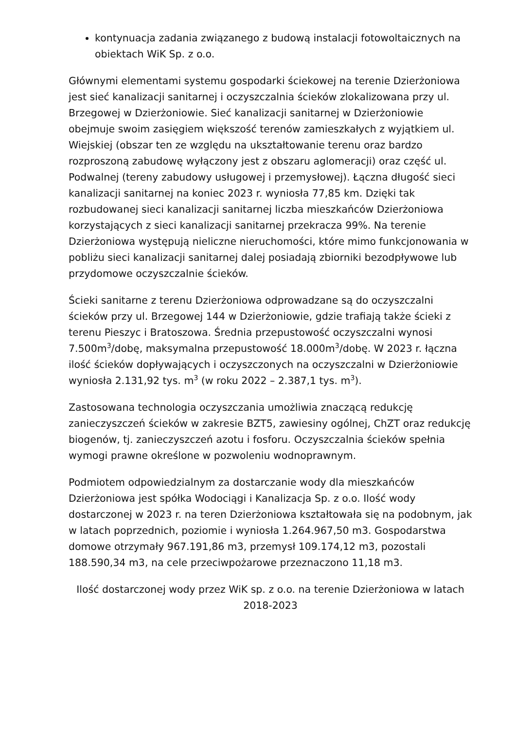kontynuacja zadania związanego z budową instalacji fotowoltaicznych na obiektach WiK Sp. z o.o.
Głównymi elementami systemu gospodarki ściekowej na terenie Dzierżoniowa jest sieć kanalizacji sanitarnej i oczyszczalnia ścieków zlokalizowana przy ul. Brzegowej w Dzierżoniowie. Sieć kanalizacji sanitarnej w Dzierżoniowie obejmuje swoim zasięgiem większość terenów zamieszkałych z wyjątkiem ul. Wiejskiej (obszar ten ze względu na ukształtowanie terenu oraz bardzo rozproszoną zabudowę wyłączony jest z obszaru aglomeracji) oraz część ul. Podwalnej (tereny zabudowy usługowej i przemysłowej). Łączna długość sieci kanalizacji sanitarnej na koniec 2023 r. wyniosła 77,85 km. Dzięki tak rozbudowanej sieci kanalizacji sanitarnej liczba mieszkańców Dzierżoniowa korzystających z sieci kanalizacji sanitarnej przekracza 99%. Na terenie Dzierżoniowa występują nieliczne nieruchomości, które mimo funkcjonowania w pobliżu sieci kanalizacji sanitarnej dalej posiadają zbiorniki bezodpływowe lub przydomowe oczyszczalnie ścieków.
Ścieki sanitarne z terenu Dzierżoniowa odprowadzane są do oczyszczalni ścieków przy ul. Brzegowej 144 w Dzierżoniowie, gdzie trafiają także ścieki z terenu Pieszyc i Bratoszowa. Średnia przepustowość oczyszczalni wynosi 7.500m<sup>3</sup>/dobę, maksymalna przepustowość 18.000m<sup>3</sup>/dobę. W 2023 r. łączna ilość ścieków dopływających i oczyszczonych na oczyszczalni w Dzierżoniowie wyniosła 2.131,92 tys. m<sup>3</sup> (w roku 2022 – 2.387,1 tys. m<sup>3</sup>).
Zastosowana technologia oczyszczania umożliwia znaczącą redukcję zanieczyszczeń ścieków w zakresie BZT5, zawiesiny ogólnej, ChZT oraz redukcję biogenów, tj. zanieczyszczeń azotu i fosforu. Oczyszczalnia ścieków spełnia wymogi prawne określone w pozwoleniu wodnoprawnym.
Podmiotem odpowiedzialnym za dostarczanie wody dla mieszkańców Dzierżoniowa jest spółka Wodociągi i Kanalizacja Sp. z o.o. Ilość wody dostarczonej w 2023 r. na teren Dzierżoniowa kształtowała się na podobnym, jak w latach poprzednich, poziomie i wyniosła 1.264.967,50 m3. Gospodarstwa domowe otrzymały 967.191,86 m3, przemysł 109.174,12 m3, pozostali 188.590,34 m3, na cele przeciwpożarowe przeznaczono 11,18 m3.
Ilość dostarczonej wody przez WiK sp. z o.o. na terenie Dzierżoniowa w latach 2018-2023